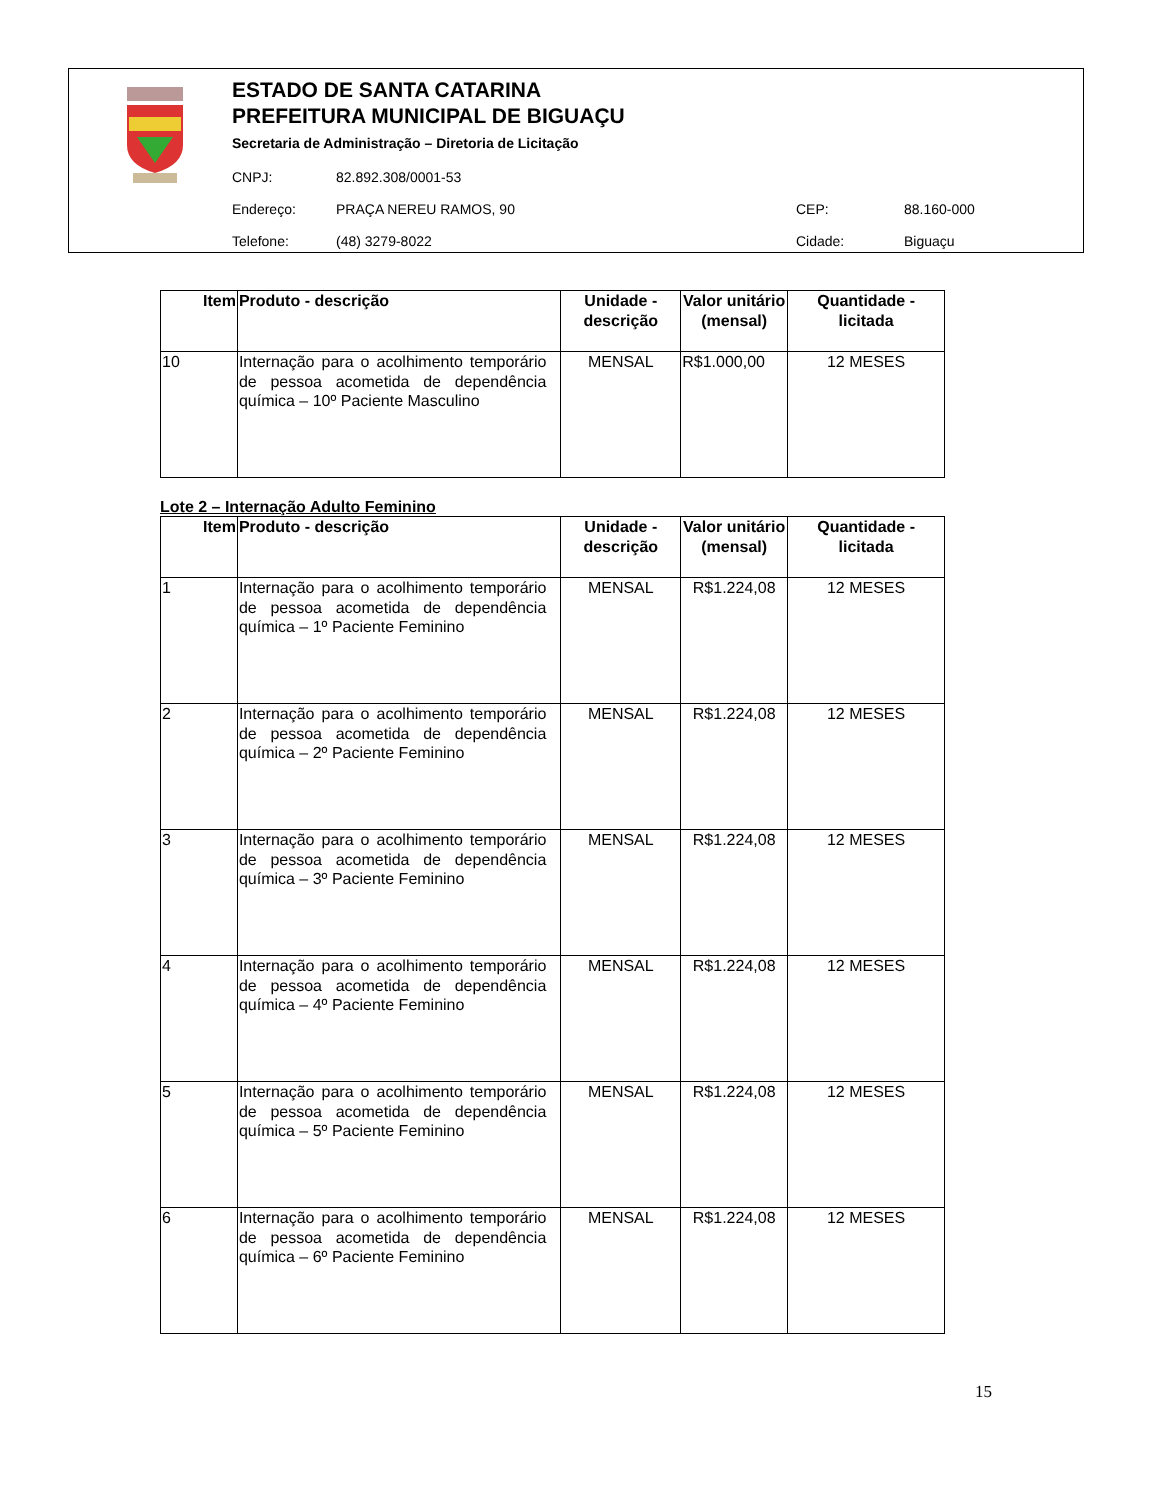ESTADO DE SANTA CATARINA
PREFEITURA MUNICIPAL DE BIGUAÇU
Secretaria de Administração – Diretoria de Licitação
CNPJ: 82.892.308/0001-53
Endereço: PRAÇA NEREU RAMOS, 90 CEP: 88.160-000
Telefone: (48) 3279-8022 Cidade: Biguaçu
| Item | Produto - descrição | Unidade - descrição | Valor unitário (mensal) | Quantidade - licitada |
| --- | --- | --- | --- | --- |
| 10 | Internação para o acolhimento temporário de pessoa acometida de dependência química – 10º Paciente Masculino | MENSAL | R$1.000,00 | 12 MESES |
Lote 2 – Internação Adulto Feminino
| Item | Produto - descrição | Unidade - descrição | Valor unitário (mensal) | Quantidade - licitada |
| --- | --- | --- | --- | --- |
| 1 | Internação para o acolhimento temporário de pessoa acometida de dependência química – 1º Paciente Feminino | MENSAL | R$1.224,08 | 12 MESES |
| 2 | Internação para o acolhimento temporário de pessoa acometida de dependência química – 2º Paciente Feminino | MENSAL | R$1.224,08 | 12 MESES |
| 3 | Internação para o acolhimento temporário de pessoa acometida de dependência química – 3º Paciente Feminino | MENSAL | R$1.224,08 | 12 MESES |
| 4 | Internação para o acolhimento temporário de pessoa acometida de dependência química – 4º Paciente Feminino | MENSAL | R$1.224,08 | 12 MESES |
| 5 | Internação para o acolhimento temporário de pessoa acometida de dependência química – 5º Paciente Feminino | MENSAL | R$1.224,08 | 12 MESES |
| 6 | Internação para o acolhimento temporário de pessoa acometida de dependência química – 6º Paciente Feminino | MENSAL | R$1.224,08 | 12 MESES |
15